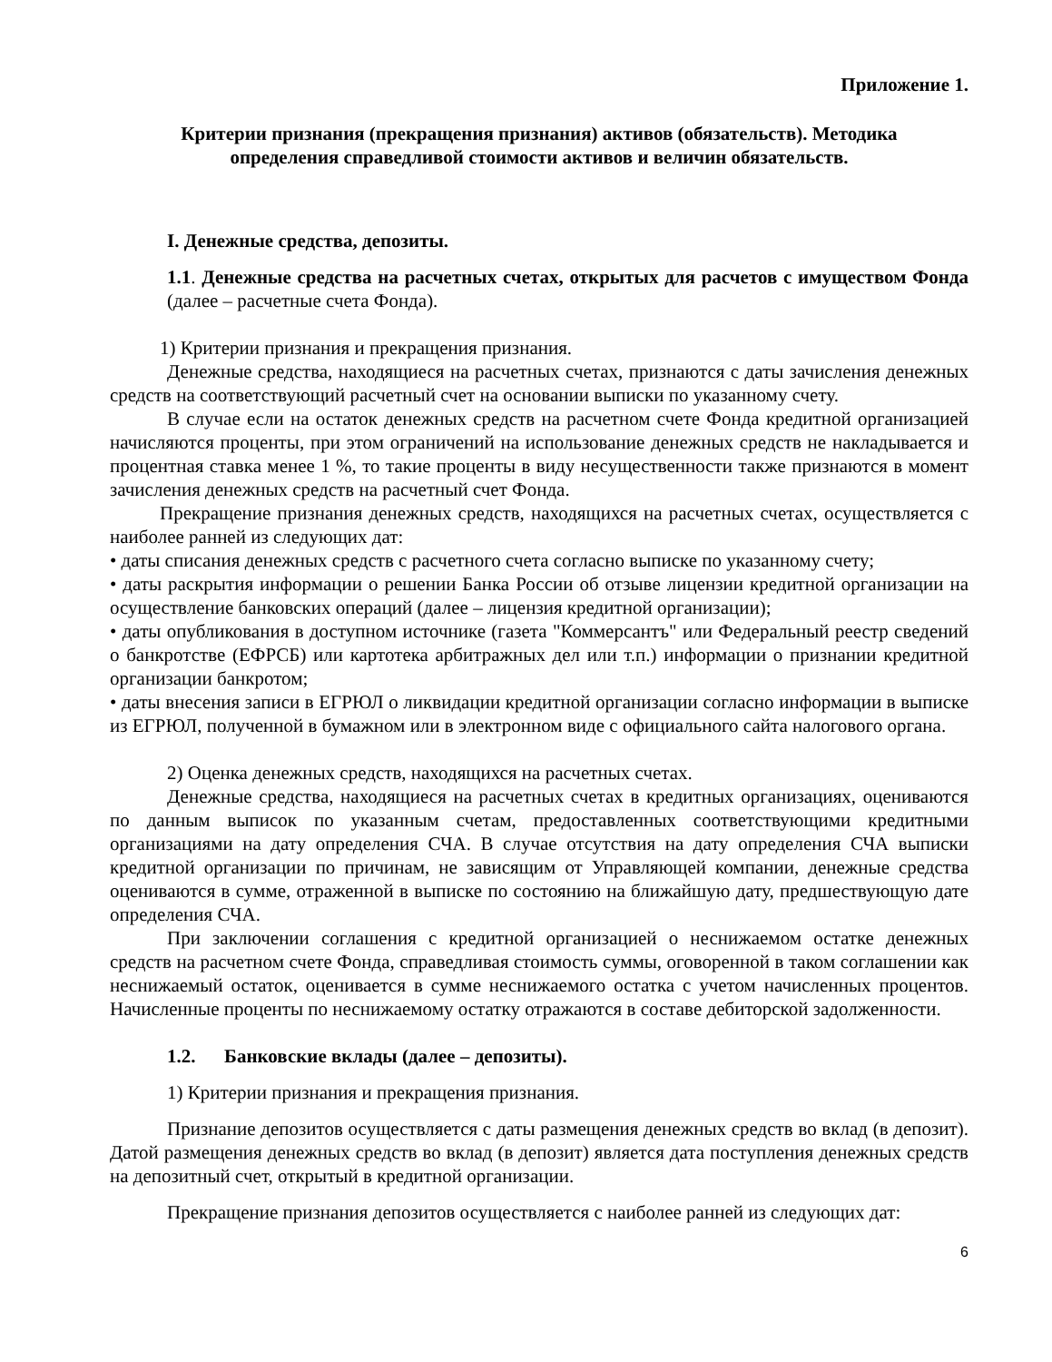Приложение 1.
Критерии признания (прекращения признания) активов (обязательств). Методика
определения справедливой стоимости активов и величин обязательств.
I. Денежные средства, депозиты.
1.1. Денежные средства на расчетных счетах, открытых для расчетов с имуществом Фонда (далее – расчетные счета Фонда).
1) Критерии признания и прекращения признания.
Денежные средства, находящиеся на расчетных счетах, признаются с даты зачисления денежных средств на соответствующий расчетный счет на основании выписки по указанному счету.
В случае если на остаток денежных средств на расчетном счете Фонда кредитной организацией начисляются проценты, при этом ограничений на использование денежных средств не накладывается и процентная ставка менее 1 %, то такие проценты в виду несущественности также признаются в момент зачисления денежных средств на расчетный счет Фонда.
Прекращение признания денежных средств, находящихся на расчетных счетах, осуществляется с наиболее ранней из следующих дат:
• даты списания денежных средств с расчетного счета согласно выписке по указанному счету;
• даты раскрытия информации о решении Банка России об отзыве лицензии кредитной организации на осуществление банковских операций (далее – лицензия кредитной организации);
• даты опубликования в доступном источнике (газета "Коммерсантъ" или Федеральный реестр сведений о банкротстве (ЕФРСБ) или картотека арбитражных дел или т.п.) информации о признании кредитной организации банкротом;
• даты внесения записи в ЕГРЮЛ о ликвидации кредитной организации согласно информации в выписке из ЕГРЮЛ, полученной в бумажном или в электронном виде с официального сайта налогового органа.
2) Оценка денежных средств, находящихся на расчетных счетах.
Денежные средства, находящиеся на расчетных счетах в кредитных организациях, оцениваются по данным выписок по указанным счетам, предоставленных соответствующими кредитными организациями на дату определения СЧА. В случае отсутствия на дату определения СЧА выписки кредитной организации по причинам, не зависящим от Управляющей компании, денежные средства оцениваются в сумме, отраженной в выписке по состоянию на ближайшую дату, предшествующую дате определения СЧА.
При заключении соглашения с кредитной организацией о неснижаемом остатке денежных средств на расчетном счете Фонда, справедливая стоимость суммы, оговоренной в таком соглашении как неснижаемый остаток, оценивается в сумме неснижаемого остатка с учетом начисленных процентов. Начисленные проценты по неснижаемому остатку отражаются в составе дебиторской задолженности.
1.2. Банковские вклады (далее – депозиты).
1) Критерии признания и прекращения признания.
Признание депозитов осуществляется с даты размещения денежных средств во вклад (в депозит). Датой размещения денежных средств во вклад (в депозит) является дата поступления денежных средств на депозитный счет, открытый в кредитной организации.
Прекращение признания депозитов осуществляется с наиболее ранней из следующих дат:
6